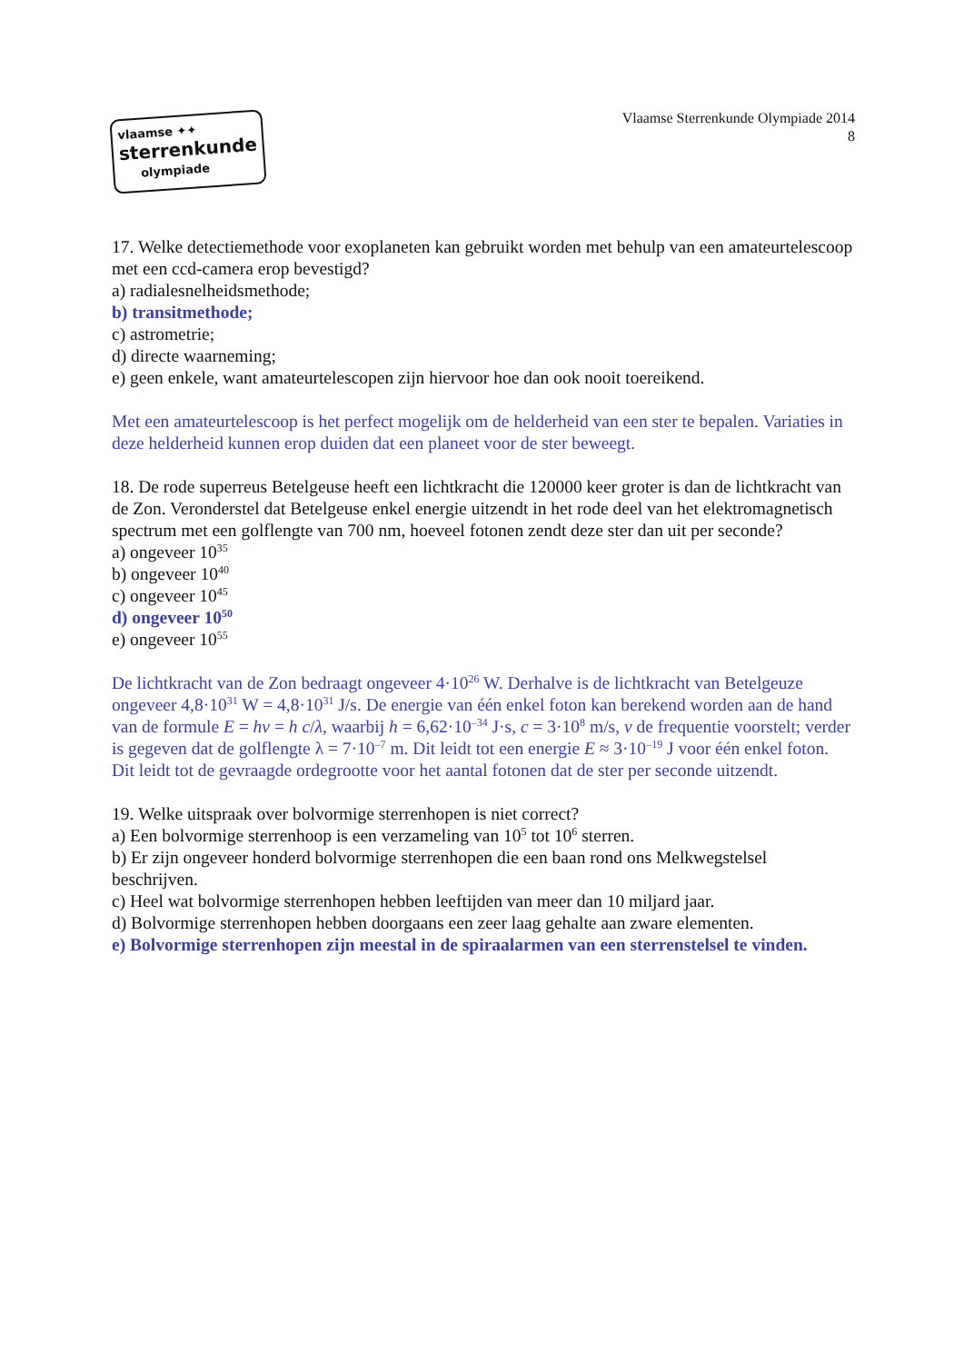vlaamse ✦✦
sterrenkunde
olympiade
Vlaamse Sterrenkunde Olympiade 2014
8
17. Welke detectiemethode voor exoplaneten kan gebruikt worden met behulp van een amateurtelescoop met een ccd-camera erop bevestigd?
a) radialesnelheidsmethode;
b) transitmethode;
c) astrometrie;
d) directe waarneming;
e) geen enkele, want amateurtelescopen zijn hiervoor hoe dan ook nooit toereikend.
Met een amateurtelescoop is het perfect mogelijk om de helderheid van een ster te bepalen. Variaties in deze helderheid kunnen erop duiden dat een planeet voor de ster beweegt.
18. De rode superreus Betelgeuse heeft een lichtkracht die 120000 keer groter is dan de lichtkracht van de Zon. Veronderstel dat Betelgeuse enkel energie uitzendt in het rode deel van het elektromagnetisch spectrum met een golflengte van 700 nm, hoeveel fotonen zendt deze ster dan uit per seconde?
a) ongeveer 10<sup>35</sup>
b) ongeveer 10<sup>40</sup>
c) ongeveer 10<sup>45</sup>
d) ongeveer 10<sup>50</sup>
e) ongeveer 10<sup>55</sup>
De lichtkracht van de Zon bedraagt ongeveer 4·10<sup>26</sup> W. Derhalve is de lichtkracht van Betelgeuze ongeveer 4,8·10<sup>31</sup> W = 4,8·10<sup>31</sup> J/s. De energie van één enkel foton kan berekend worden aan de hand van de formule E = hν = h c/λ, waarbij h = 6,62·10<sup>–34</sup> J·s, c = 3·10<sup>8</sup> m/s, ν de frequentie voorstelt; verder is gegeven dat de golflengte λ = 7·10<sup>–7</sup> m. Dit leidt tot een energie E ≈ 3·10<sup>–19</sup> J voor één enkel foton. Dit leidt tot de gevraagde ordegrootte voor het aantal fotonen dat de ster per seconde uitzendt.
19. Welke uitspraak over bolvormige sterrenhopen is niet correct?
a) Een bolvormige sterrenhoop is een verzameling van 10<sup>5</sup> tot 10<sup>6</sup> sterren.
b) Er zijn ongeveer honderd bolvormige sterrenhopen die een baan rond ons Melkwegstelsel beschrijven.
c) Heel wat bolvormige sterrenhopen hebben leeftijden van meer dan 10 miljard jaar.
d) Bolvormige sterrenhopen hebben doorgaans een zeer laag gehalte aan zware elementen.
e) Bolvormige sterrenhopen zijn meestal in de spiraalarmen van een sterrenstelsel te vinden.